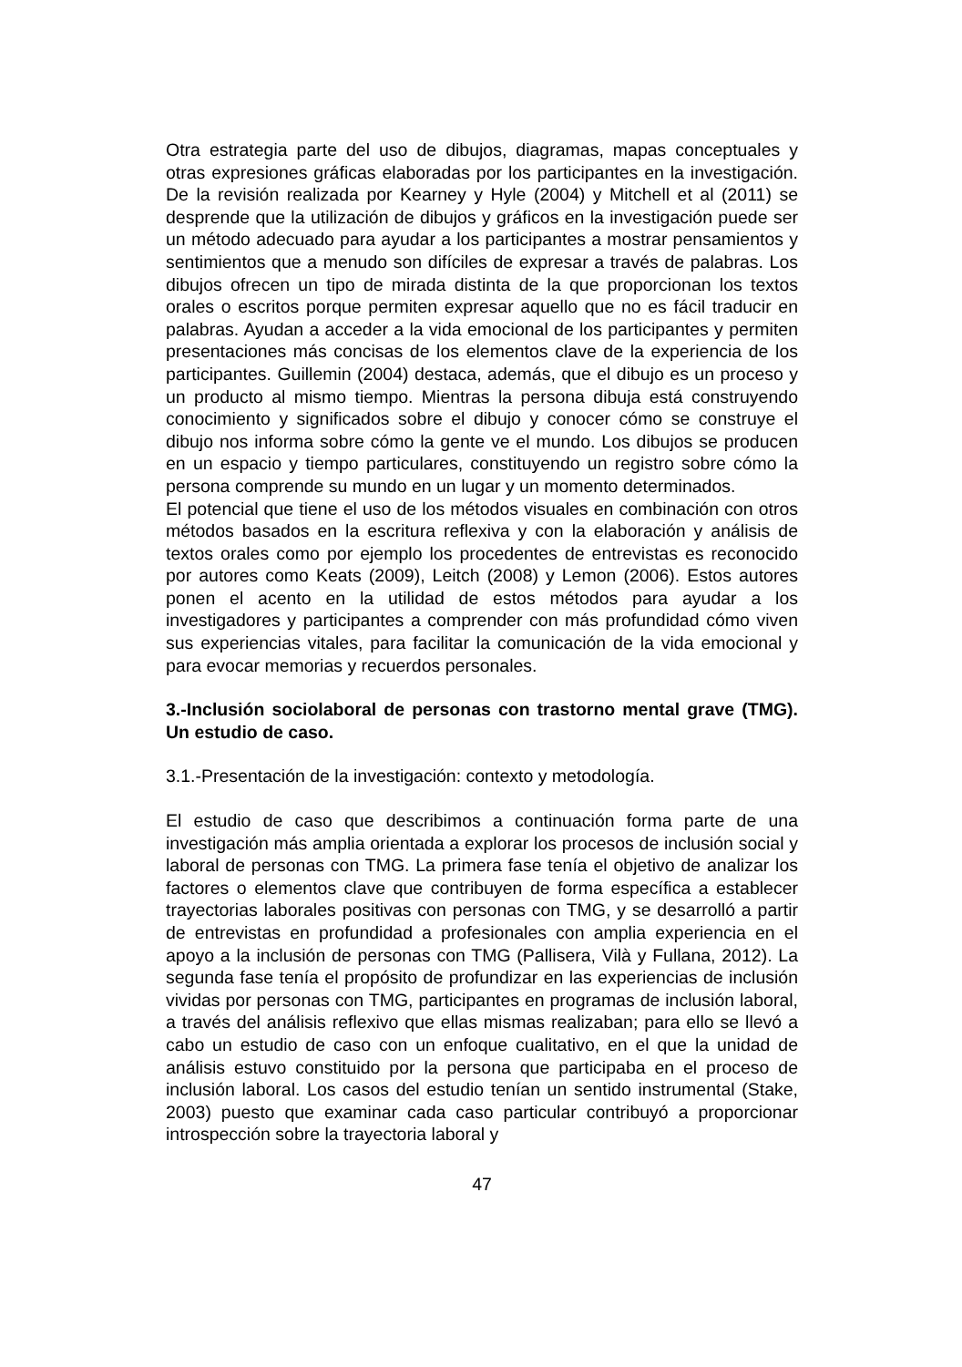Otra estrategia parte del uso de dibujos, diagramas, mapas conceptuales y otras expresiones gráficas elaboradas por los participantes en la investigación. De la revisión realizada por Kearney y Hyle (2004) y Mitchell et al (2011) se desprende que la utilización de dibujos y gráficos en la investigación puede ser un método adecuado para ayudar a los participantes a mostrar pensamientos y sentimientos que a menudo son difíciles de expresar a través de palabras. Los dibujos ofrecen un tipo de mirada distinta de la que proporcionan los textos orales o escritos porque permiten expresar aquello que no es fácil traducir en palabras. Ayudan a acceder a la vida emocional de los participantes y permiten presentaciones más concisas de los elementos clave de la experiencia de los participantes. Guillemin (2004) destaca, además, que el dibujo es un proceso y un producto al mismo tiempo. Mientras la persona dibuja está construyendo conocimiento y significados sobre el dibujo y conocer cómo se construye el dibujo nos informa sobre cómo la gente ve el mundo. Los dibujos se producen en un espacio y tiempo particulares, constituyendo un registro sobre cómo la persona comprende su mundo en un lugar y un momento determinados.
El potencial que tiene el uso de los métodos visuales en combinación con otros métodos basados en la escritura reflexiva y con la elaboración y análisis de textos orales como por ejemplo los procedentes de entrevistas es reconocido por autores como Keats (2009), Leitch (2008) y Lemon (2006). Estos autores ponen el acento en la utilidad de estos métodos para ayudar a los investigadores y participantes a comprender con más profundidad cómo viven sus experiencias vitales, para facilitar la comunicación de la vida emocional y para evocar memorias y recuerdos personales.
3.-Inclusión sociolaboral de personas con trastorno mental grave (TMG). Un estudio de caso.
3.1.-Presentación de la investigación: contexto y metodología.
El estudio de caso que describimos a continuación forma parte de una investigación más amplia orientada a explorar los procesos de inclusión social y laboral de personas con TMG. La primera fase tenía el objetivo de analizar los factores o elementos clave que contribuyen de forma específica a establecer trayectorias laborales positivas con personas con TMG, y se desarrolló a partir de entrevistas en profundidad a profesionales con amplia experiencia en el apoyo a la inclusión de personas con TMG (Pallisera, Vilà y Fullana, 2012). La segunda fase tenía el propósito de profundizar en las experiencias de inclusión vividas por personas con TMG, participantes en programas de inclusión laboral, a través del análisis reflexivo que ellas mismas realizaban; para ello se llevó a cabo un estudio de caso con un enfoque cualitativo, en el que la unidad de análisis estuvo constituido por la persona que participaba en el proceso de inclusión laboral. Los casos del estudio tenían un sentido instrumental (Stake, 2003) puesto que examinar cada caso particular contribuyó a proporcionar introspección sobre la trayectoria laboral y
47